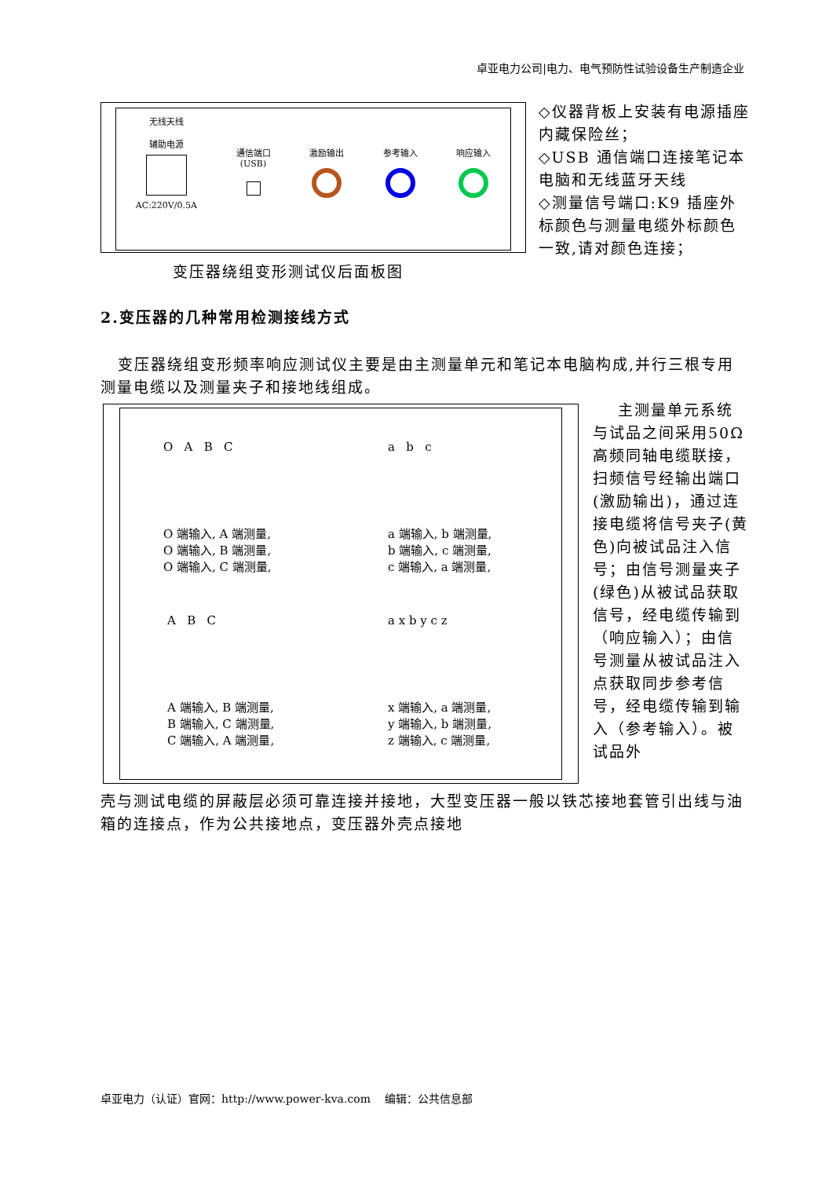卓亚电力公司|电力、电气预防性试验设备生产制造企业
无线天线
辅助电源
AC:220V/0.5A
通信端口
(USB)
激励输出 参考输入 响应输入
◇仪器背板上安装有电源插座内藏保险丝；
◇USB 通信端口连接笔记本电脑和无线蓝牙天线
◇测量信号端口:K9 插座外标颜色与测量电缆外标颜色一致,请对颜色连接；
变压器绕组变形测试仪后面板图
2.变压器的几种常用检测接线方式
变压器绕组变形频率响应测试仪主要是由主测量单元和笔记本电脑构成,并行三根专用测量电缆以及测量夹子和接地线组成。
O A B C
O 端输入, A 端测量,
O 端输入, B 端测量,
O 端输入, C 端测量,
a b c
a 端输入, b 端测量,
b 端输入, c 端测量,
c 端输入, a 端测量,
A B C
A 端输入, B 端测量,
B 端输入, C 端测量,
C 端输入, A 端测量,
a x b y c z
x 端输入, a 端测量,
y 端输入, b 端测量,
z 端输入, c 端测量,
主测量单元系统与试品之间采用50Ω高频同轴电缆联接，扫频信号经输出端口(激励输出)，通过连接电缆将信号夹子(黄色)向被试品注入信号；由信号测量夹子(绿色)从被试品获取信号，经电缆传输到（响应输入）；由信号测量从被试品注入点获取同步参考信号，经电缆传输到输入（参考输入）。被试品外
壳与测试电缆的屏蔽层必须可靠连接并接地，大型变压器一般以铁芯接地套管引出线与油箱的连接点，作为公共接地点，变压器外壳点接地
卓亚电力（认证）官网：http://www.power-kva.com 编辑：公共信息部